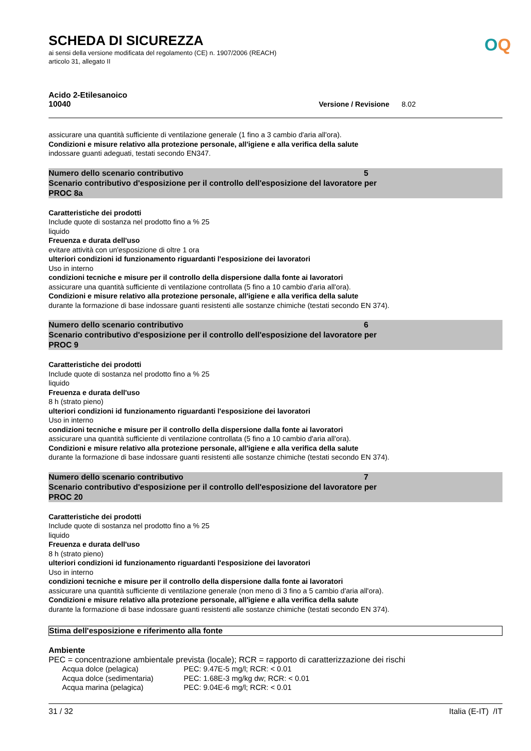SCHEDA DI SICUREZZA
ai sensi della versione modificata del regolamento (CE) n. 1907/2006 (REACH)
articolo 31, allegato II
Acido 2-Etilesanoico
10040 Versione / Revisione 8.02
assicurare una quantità sufficiente di ventilazione generale (1 fino a 3 cambio d'aria all'ora).
Condizioni e misure relativo alla protezione personale, all'igiene e alla verifica della salute
indossare guanti adeguati, testati secondo EN347.
Numero dello scenario contributivo 5
Scenario contributivo d'esposizione per il controllo dell'esposizione del lavoratore per
PROC 8a
Caratteristiche dei prodotti
Include quote di sostanza nel prodotto fino a % 25
liquido
Freuenza e durata dell'uso
evitare attività con un'esposizione di oltre 1 ora
ulteriori condizioni id funzionamento riguardanti l'esposizione dei lavoratori
Uso in interno
condizioni tecniche e misure per il controllo della dispersione dalla fonte ai lavoratori
assicurare una quantità sufficiente di ventilazione controllata (5 fino a 10 cambio d'aria all'ora).
Condizioni e misure relativo alla protezione personale, all'igiene e alla verifica della salute
durante la formazione di base indossare guanti resistenti alle sostanze chimiche (testati secondo EN 374).
Numero dello scenario contributivo 6
Scenario contributivo d'esposizione per il controllo dell'esposizione del lavoratore per
PROC 9
Caratteristiche dei prodotti
Include quote di sostanza nel prodotto fino a % 25
liquido
Freuenza e durata dell'uso
8 h (strato pieno)
ulteriori condizioni id funzionamento riguardanti l'esposizione dei lavoratori
Uso in interno
condizioni tecniche e misure per il controllo della dispersione dalla fonte ai lavoratori
assicurare una quantità sufficiente di ventilazione controllata (5 fino a 10 cambio d'aria all'ora).
Condizioni e misure relativo alla protezione personale, all'igiene e alla verifica della salute
durante la formazione di base indossare guanti resistenti alle sostanze chimiche (testati secondo EN 374).
Numero dello scenario contributivo 7
Scenario contributivo d'esposizione per il controllo dell'esposizione del lavoratore per
PROC 20
Caratteristiche dei prodotti
Include quote di sostanza nel prodotto fino a % 25
liquido
Freuenza e durata dell'uso
8 h (strato pieno)
ulteriori condizioni id funzionamento riguardanti l'esposizione dei lavoratori
Uso in interno
condizioni tecniche e misure per il controllo della dispersione dalla fonte ai lavoratori
assicurare una quantità sufficiente di ventilazione generale (non meno di 3 fino a 5 cambio d'aria all'ora).
Condizioni e misure relativo alla protezione personale, all'igiene e alla verifica della salute
durante la formazione di base indossare guanti resistenti alle sostanze chimiche (testati secondo EN 374).
Stima dell'esposizione e riferimento alla fonte
Ambiente
PEC = concentrazione ambientale prevista (locale); RCR = rapporto di caratterizzazione dei rischi
| Acqua dolce (pelagica) | PEC: 9.47E-5 mg/l; RCR: < 0.01 |
| Acqua dolce (sedimentaria) | PEC: 1.68E-3 mg/kg dw; RCR: < 0.01 |
| Acqua marina (pelagica) | PEC: 9.04E-6 mg/l; RCR: < 0.01 |
OQ
31 / 32 Italia (E-IT) /IT